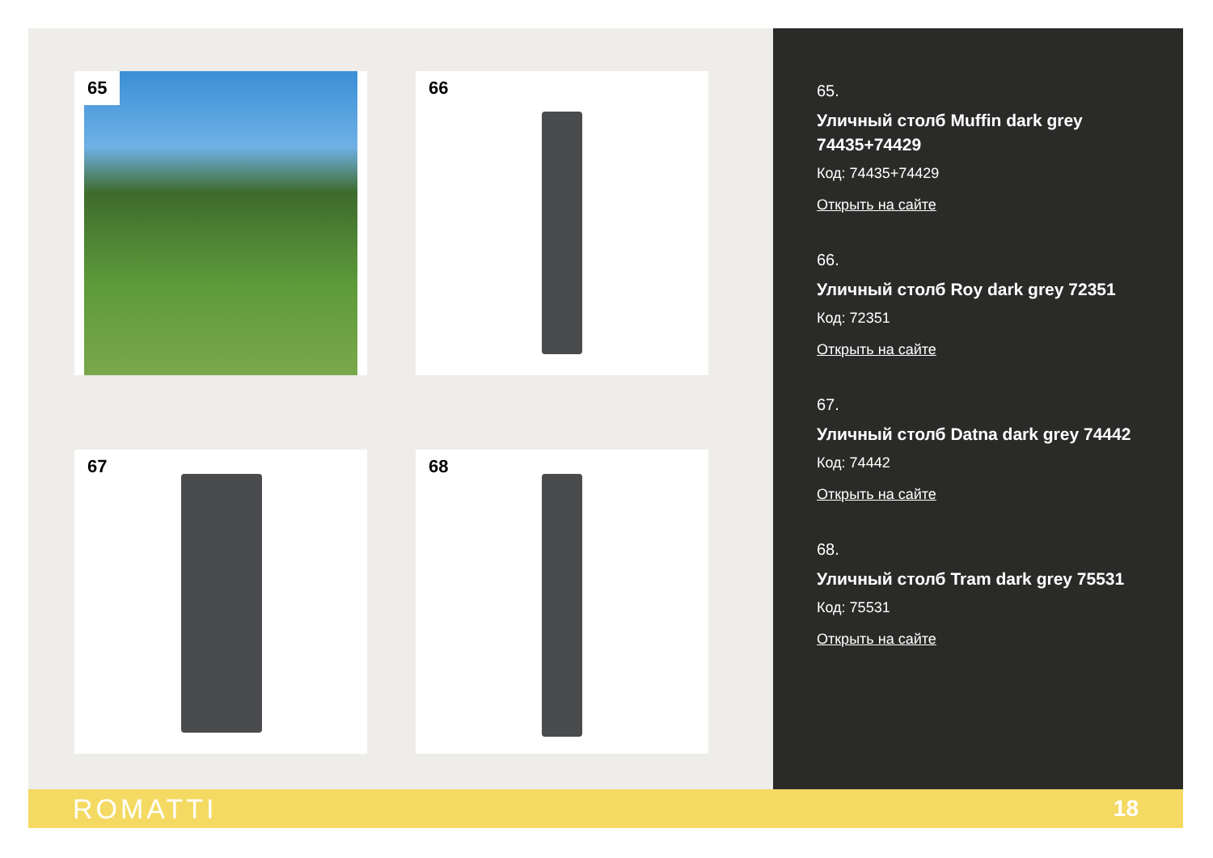65
66
67
68
65.
Уличный столб Muffin dark grey 74435+74429
Код: 74435+74429
Открыть на сайте
66.
Уличный столб Roy dark grey 72351
Код: 72351
Открыть на сайте
67.
Уличный столб Datna dark grey 74442
Код: 74442
Открыть на сайте
68.
Уличный столб Tram dark grey 75531
Код: 75531
Открыть на сайте
ROMATTI 18